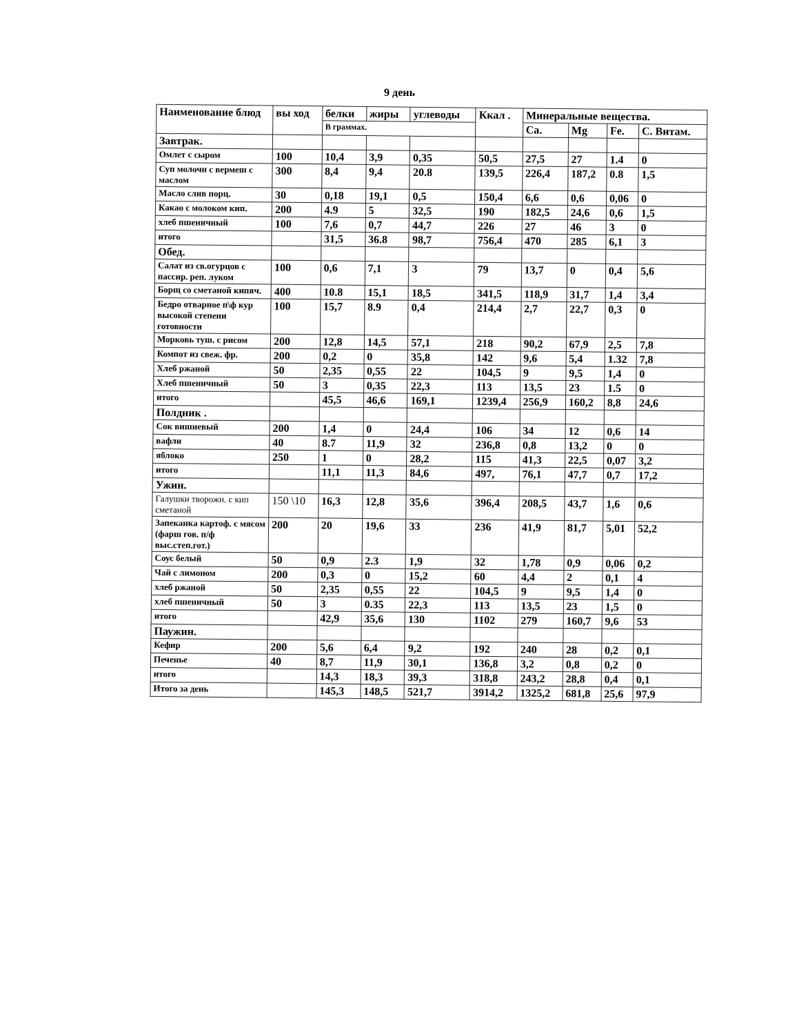9 день
| Наименование блюд | вы ход | белки | жиры | углеводы | Ккал . | Минеральные вещества. | | | |
| --- | --- | --- | --- | --- | --- | --- | --- | --- | --- |
| | | В граммах. | | | | Ca. | Mg | Fe. | С. Витам. |
| Завтрак. | | | | | | | | | |
| Омлет с сыром | 100 | 10,4 | 3,9 | 0,35 | 50,5 | 27,5 | 27 | 1.4 | 0 |
| Суп молочн с вермеш с маслом | 300 | 8,4 | 9,4 | 20.8 | 139,5 | 226,4 | 187,2 | 0.8 | 1,5 |
| Масло слив порц. | 30 | 0,18 | 19,1 | 0,5 | 150,4 | 6,6 | 0,6 | 0,06 | 0 |
| Какао с молоком кип. | 200 | 4.9 | 5 | 32,5 | 190 | 182,5 | 24,6 | 0,6 | 1,5 |
| хлеб пшеничный | 100 | 7,6 | 0,7 | 44,7 | 226 | 27 | 46 | 3 | 0 |
| итого | | 31,5 | 36.8 | 98,7 | 756,4 | 470 | 285 | 6,1 | 3 |
| Обед. | | | | | | | | | |
| Салат из св.огурцов с пассир. реп. луком | 100 | 0,6 | 7,1 | 3 | 79 | 13,7 | 0 | 0,4 | 5,6 |
| Борщ со сметаной кипяч. | 400 | 10.8 | 15,1 | 18,5 | 341,5 | 118,9 | 31,7 | 1,4 | 3,4 |
| Бедро отварное п\ф кур высокой степени готовности | 100 | 15,7 | 8.9 | 0,4 | 214,4 | 2,7 | 22,7 | 0,3 | 0 |
| Морковь туш. с рисом | 200 | 12,8 | 14,5 | 57,1 | 218 | 90,2 | 67,9 | 2,5 | 7,8 |
| Компот из свеж. фр. | 200 | 0,2 | 0 | 35,8 | 142 | 9,6 | 5,4 | 1.32 | 7,8 |
| Хлеб ржаной | 50 | 2,35 | 0,55 | 22 | 104,5 | 9 | 9,5 | 1,4 | 0 |
| Хлеб пшеничный | 50 | 3 | 0,35 | 22,3 | 113 | 13,5 | 23 | 1.5 | 0 |
| итого | | 45,5 | 46,6 | 169,1 | 1239,4 | 256,9 | 160,2 | 8,8 | 24,6 |
| Полдник . | | | | | | | | | |
| Сок вишневый | 200 | 1,4 | 0 | 24,4 | 106 | 34 | 12 | 0,6 | 14 |
| вафли | 40 | 8.7 | 11,9 | 32 | 236,8 | 0,8 | 13,2 | 0 | 0 |
| яблоко | 250 | 1 | 0 | 28,2 | 115 | 41,3 | 22,5 | 0,07 | 3,2 |
| итого | | 11,1 | 11,3 | 84,6 | 497, | 76,1 | 47,7 | 0,7 | 17,2 |
| Ужин. | | | | | | | | | |
| Галушки творожн. с кип сметаной | 150 \10 | 16,3 | 12,8 | 35,6 | 396,4 | 208,5 | 43,7 | 1,6 | 0,6 |
| Запеканка картоф. с мясом (фарш гов. п/ф выс.степ.гот.) | 200 | 20 | 19,6 | 33 | 236 | 41,9 | 81,7 | 5,01 | 52,2 |
| Соус белый | 50 | 0,9 | 2.3 | 1,9 | 32 | 1,78 | 0,9 | 0,06 | 0,2 |
| Чай с лимоном | 200 | 0,3 | 0 | 15,2 | 60 | 4,4 | 2 | 0,1 | 4 |
| хлеб ржаной | 50 | 2,35 | 0,55 | 22 | 104,5 | 9 | 9,5 | 1,4 | 0 |
| хлеб пшеничный | 50 | 3 | 0.35 | 22,3 | 113 | 13,5 | 23 | 1,5 | 0 |
| итого | | 42,9 | 35,6 | 130 | 1102 | 279 | 160,7 | 9,6 | 53 |
| Паужин. | | | | | | | | | |
| Кефир | 200 | 5,6 | 6,4 | 9,2 | 192 | 240 | 28 | 0,2 | 0,1 |
| Печенье | 40 | 8,7 | 11,9 | 30,1 | 136,8 | 3,2 | 0,8 | 0,2 | 0 |
| итого | | 14,3 | 18,3 | 39,3 | 318,8 | 243,2 | 28,8 | 0,4 | 0,1 |
| Итого за день | | 145,3 | 148,5 | 521,7 | 3914,2 | 1325,2 | 681,8 | 25,6 | 97,9 |